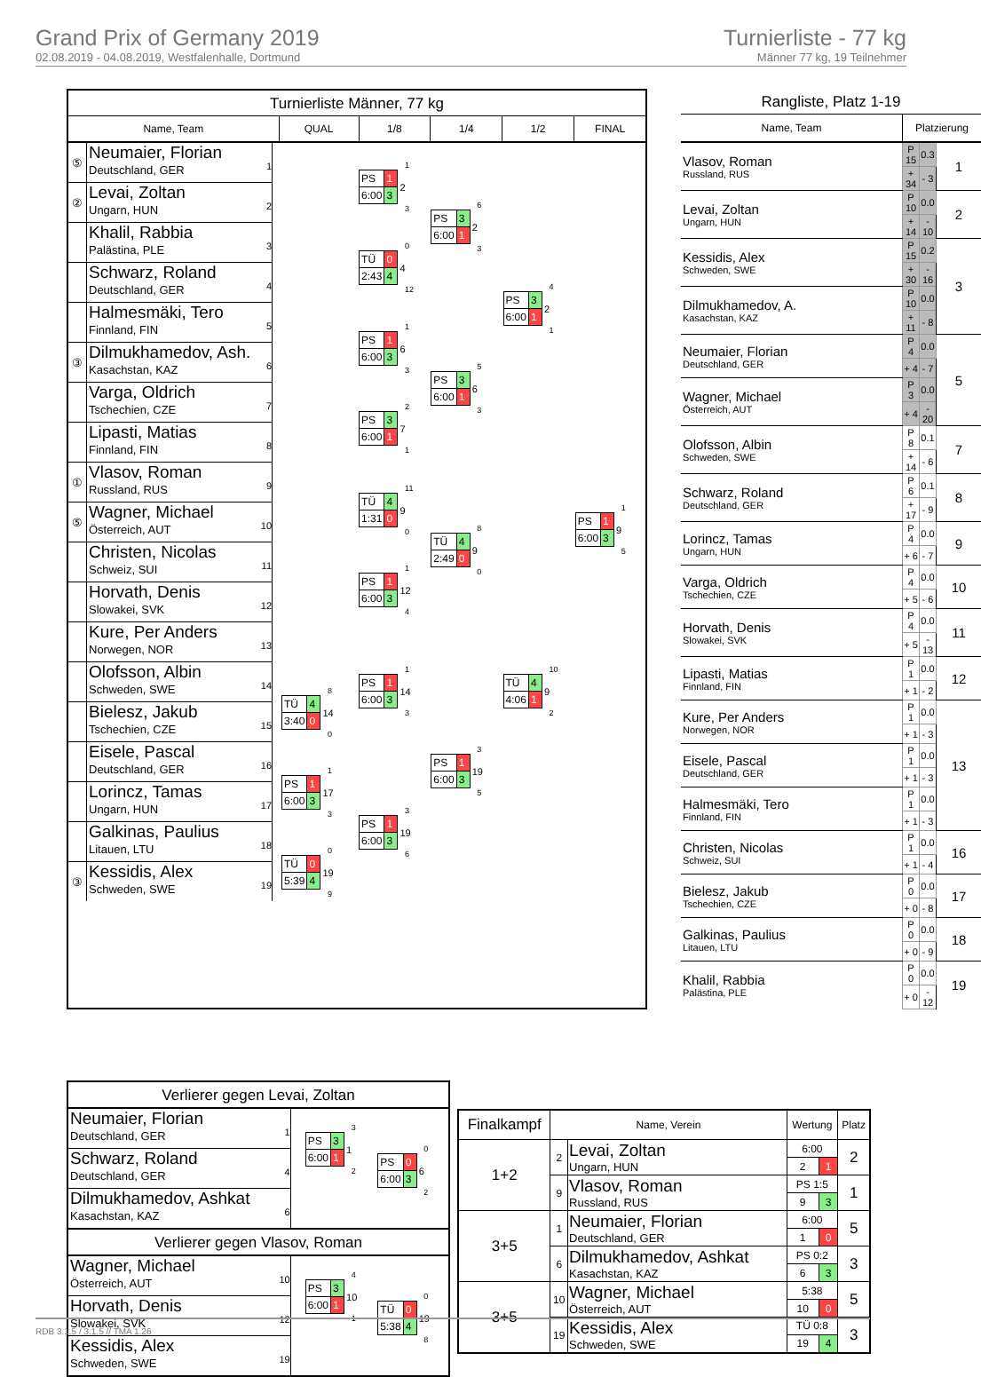Grand Prix of Germany 2019
02.08.2019 - 04.08.2019, Westfalenhalle, Dortmund
Turnierliste - 77 kg
Männer 77 kg, 19 Teilnehmer
Turnierliste Männer, 77 kg
Name, Team QUAL 1/8 1/4 1/2 FINAL
⑤
Neumaier, Florian
Deutschland, GER
1
②
Levai, Zoltan
Ungarn, HUN
2
Khalil, Rabbia
Palästina, PLE
3
Schwarz, Roland
Deutschland, GER
4
Halmesmäki, Tero
Finnland, FIN
5
③
Dilmukhamedov, Ash.
Kasachstan, KAZ
6
Varga, Oldrich
Tschechien, CZE
7
Lipasti, Matias
Finnland, FIN
8
①
Vlasov, Roman
Russland, RUS
9
⑤
Wagner, Michael
Österreich, AUT
10
Christen, Nicolas
Schweiz, SUI
11
Horvath, Denis
Slowakei, SVK
12
Kure, Per Anders
Norwegen, NOR
13
Olofsson, Albin
Schweden, SWE
14
Bielesz, Jakub
Tschechien, CZE
15
Eisele, Pascal
Deutschland, GER
16
Lorincz, Tamas
Ungarn, HUN
17
Galkinas, Paulius
Litauen, LTU
18
③
Kessidis, Alex
Schweden, SWE
19
8
| TÜ | 4 | 14 |
| 3:40 | 0 | |
0
1
| PS | 1 | 17 |
| 6:00 | 3 | |
3
0
| TÜ | 0 | 19 |
| 5:39 | 4 | |
9
1
| PS | 1 | 2 |
| 6:00 | 3 | |
3
0
| TÜ | 0 | 4 |
| 2:43 | 4 | |
12
1
| PS | 1 | 6 |
| 6:00 | 3 | |
3
2
| PS | 3 | 7 |
| 6:00 | 1 | |
1
11
| TÜ | 4 | 9 |
| 1:31 | 0 | |
0
1
| PS | 1 | 12 |
| 6:00 | 3 | |
4
1
| PS | 1 | 14 |
| 6:00 | 3 | |
3
3
| PS | 1 | 19 |
| 6:00 | 3 | |
6
6
| PS | 3 | 2 |
| 6:00 | 1 | |
3
5
| PS | 3 | 6 |
| 6:00 | 1 | |
3
8
| TÜ | 4 | 9 |
| 2:49 | 0 | |
0
3
| PS | 1 | 19 |
| 6:00 | 3 | |
5
4
| PS | 3 | 2 |
| 6:00 | 1 | |
1
10
| TÜ | 4 | 9 |
| 4:06 | 1 | |
2
1
| PS | 1 | 9 |
| 6:00 | 3 | |
5
Rangliste, Platz 1-19
| Name, Team | Platzierung | | |
| --- | --- | --- | --- |
| Vlasov, Roman Russland, RUS | P 15 | 0.3 | 1 |
| | + 34 | - 3 | |
| Levai, Zoltan Ungarn, HUN | P 10 | 0.0 | 2 |
| | + 14 | - 10 | |
| Kessidis, Alex Schweden, SWE | P 15 | 0.2 | 3 |
| | + 30 | - 16 | |
| Dilmukhamedov, A. Kasachstan, KAZ | P 10 | 0.0 | |
| | + 11 | - 8 | |
| Neumaier, Florian Deutschland, GER | P 4 | 0.0 | 5 |
| | + 4 | - 7 | |
| Wagner, Michael Österreich, AUT | P 3 | 0.0 | |
| | + 4 | - 20 | |
| Olofsson, Albin Schweden, SWE | P 8 | 0.1 | 7 |
| | + 14 | - 6 | |
| Schwarz, Roland Deutschland, GER | P 6 | 0.1 | 8 |
| | + 17 | - 9 | |
| Lorincz, Tamas Ungarn, HUN | P 4 | 0.0 | 9 |
| | + 6 | - 7 | |
| Varga, Oldrich Tschechien, CZE | P 4 | 0.0 | 10 |
| | + 5 | - 6 | |
| Horvath, Denis Slowakei, SVK | P 4 | 0.0 | 11 |
| | + 5 | - 13 | |
| Lipasti, Matias Finnland, FIN | P 1 | 0.0 | 12 |
| | + 1 | - 2 | |
| Kure, Per Anders Norwegen, NOR | P 1 | 0.0 | 13 |
| | + 1 | - 3 | |
| Eisele, Pascal Deutschland, GER | P 1 | 0.0 | |
| | + 1 | - 3 | |
| Halmesmäki, Tero Finnland, FIN | P 1 | 0.0 | |
| | + 1 | - 3 | |
| Christen, Nicolas Schweiz, SUI | P 1 | 0.0 | 16 |
| | + 1 | - 4 | |
| Bielesz, Jakub Tschechien, CZE | P 0 | 0.0 | 17 |
| | + 0 | - 8 | |
| Galkinas, Paulius Litauen, LTU | P 0 | 0.0 | 18 |
| | + 0 | - 9 | |
| Khalil, Rabbia Palästina, PLE | P 0 | 0.0 | 19 |
| | + 0 | - 12 | |
Verlierer gegen Levai, Zoltan
Neumaier, Florian
Deutschland, GER
1
Schwarz, Roland
Deutschland, GER
4
Dilmukhamedov, Ashkat
Kasachstan, KAZ
6
3
| PS | 3 | 1 |
| 6:00 | 1 | |
2
0
| PS | 0 | 6 |
| 6:00 | 3 | |
2
Verlierer gegen Vlasov, Roman
Wagner, Michael
Österreich, AUT
10
Horvath, Denis
Slowakei, SVK
12
Kessidis, Alex
Schweden, SWE
19
4
| PS | 3 | 10 |
| 6:00 | 1 | |
1
0
| TÜ | 0 | 19 |
| 5:38 | 4 | |
8
| Finalkampf | Name, Verein | | Wertung | | Platz |
| --- | --- | --- | --- | --- | --- |
| 1+2 | 2 | Levai, Zoltan Ungarn, HUN | 6:00 | | 2 |
| | | | 2 | 1 | |
| | 9 | Vlasov, Roman Russland, RUS | PS 1:5 | | 1 |
| | | | 9 | 3 | |
| 3+5 | 1 | Neumaier, Florian Deutschland, GER | 6:00 | | 5 |
| | | | 1 | 0 | |
| | 6 | Dilmukhamedov, Ashkat Kasachstan, KAZ | PS 0:2 | | 3 |
| | | | 6 | 3 | |
| 3+5 | 10 | Wagner, Michael Österreich, AUT | 5:38 | | 5 |
| | | | 10 | 0 | |
| | 19 | Kessidis, Alex Schweden, SWE | TÜ 0:8 | | 3 |
| | | | 19 | 4 | |
RDB 3.1.5 / 3.1.5 // TMA 1.26